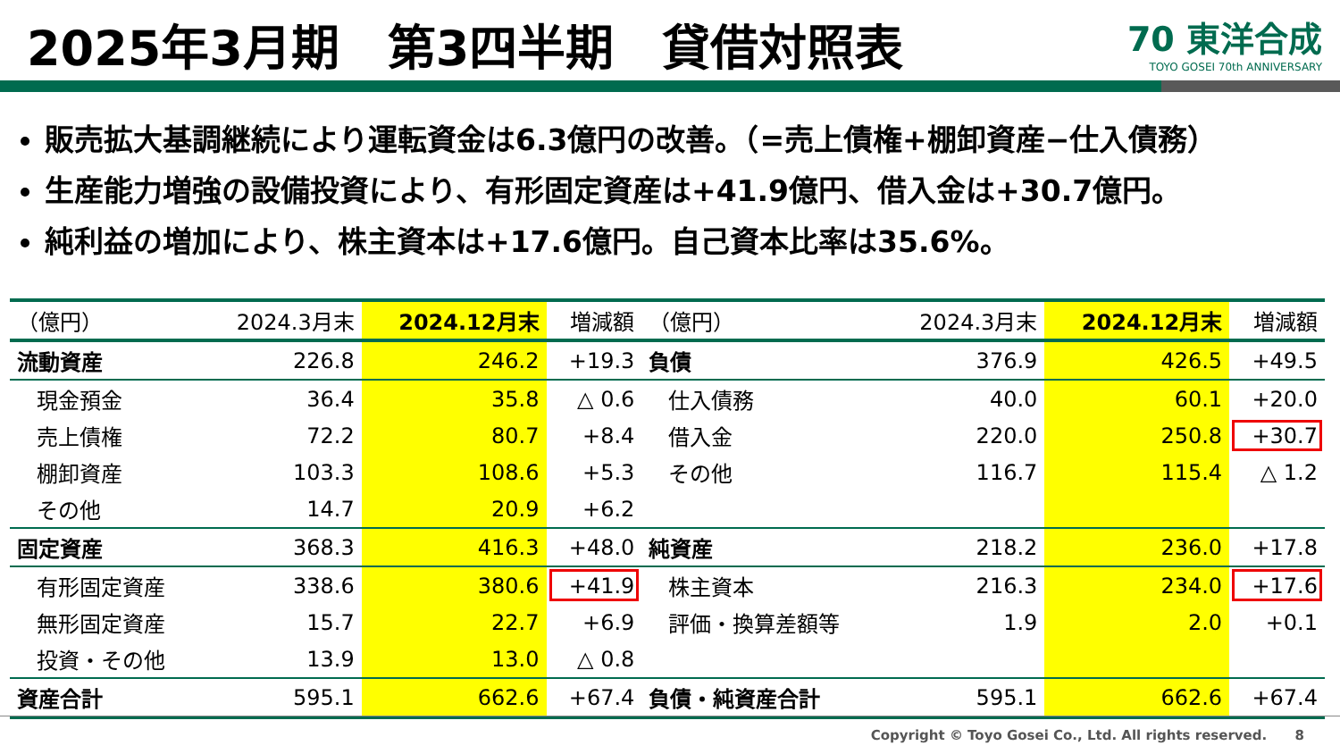2025年3月期　第3四半期　貸借対照表
70 東洋合成
TOYO GOSEI 70th ANNIVERSARY
販売拡大基調継続により運転資金は6.3億円の改善。（=売上債権+棚卸資産−仕入債務）
生産能力増強の設備投資により、有形固定資産は+41.9億円、借入金は+30.7億円。
純利益の増加により、株主資本は+17.6億円。自己資本比率は35.6%。
| （億円） | 2024.3月末 | 2024.12月末 | 増減額 | （億円） | 2024.3月末 | 2024.12月末 | 増減額 |
| --- | --- | --- | --- | --- | --- | --- | --- |
| 流動資産 | 226.8 | 246.2 | +19.3 | 負債 | 376.9 | 426.5 | +49.5 |
| 現金預金 | 36.4 | 35.8 | △ 0.6 | 仕入債務 | 40.0 | 60.1 | +20.0 |
| 売上債権 | 72.2 | 80.7 | +8.4 | 借入金 | 220.0 | 250.8 | +30.7 |
| 棚卸資産 | 103.3 | 108.6 | +5.3 | その他 | 116.7 | 115.4 | △ 1.2 |
| その他 | 14.7 | 20.9 | +6.2 | | | | |
| 固定資産 | 368.3 | 416.3 | +48.0 | 純資産 | 218.2 | 236.0 | +17.8 |
| 有形固定資産 | 338.6 | 380.6 | +41.9 | 株主資本 | 216.3 | 234.0 | +17.6 |
| 無形固定資産 | 15.7 | 22.7 | +6.9 | 評価・換算差額等 | 1.9 | 2.0 | +0.1 |
| 投資・その他 | 13.9 | 13.0 | △ 0.8 | | | | |
| 資産合計 | 595.1 | 662.6 | +67.4 | 負債・純資産合計 | 595.1 | 662.6 | +67.4 |
Copyright © Toyo Gosei Co., Ltd. All rights reserved. 8